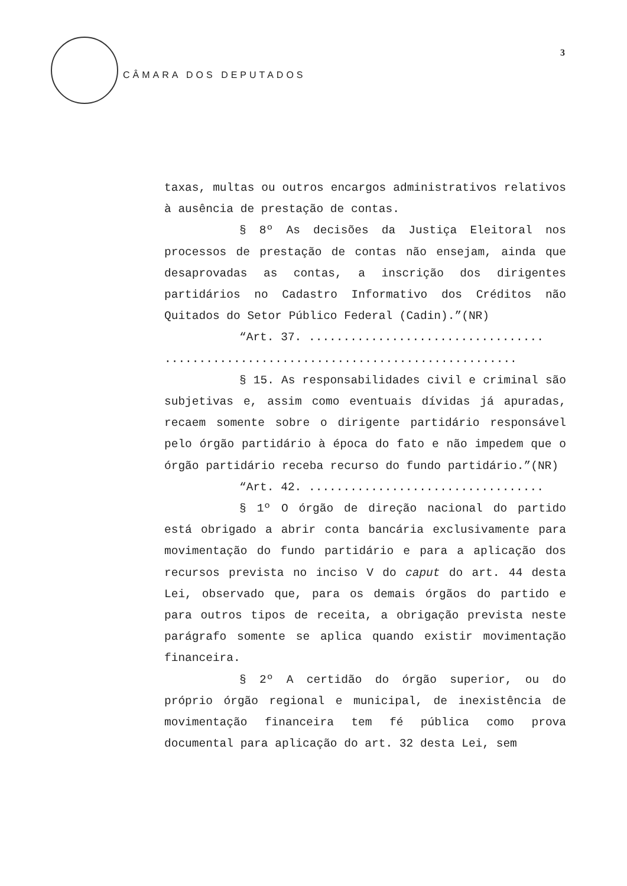CÂMARA DOS DEPUTADOS
3
taxas, multas ou outros encargos administrativos relativos à ausência de prestação de contas.
§ 8º As decisões da Justiça Eleitoral nos processos de prestação de contas não ensejam, ainda que desaprovadas as contas, a inscrição dos dirigentes partidários no Cadastro Informativo dos Créditos não Quitados do Setor Público Federal (Cadin).”(NR)
“Art. 37. ..................................
...................................................
§ 15. As responsabilidades civil e criminal são subjetivas e, assim como eventuais dívidas já apuradas, recaem somente sobre o dirigente partidário responsável pelo órgão partidário à época do fato e não impedem que o órgão partidário receba recurso do fundo partidário.”(NR)
“Art. 42. ..................................
§ 1º O órgão de direção nacional do partido está obrigado a abrir conta bancária exclusivamente para movimentação do fundo partidário e para a aplicação dos recursos prevista no inciso V do caput do art. 44 desta Lei, observado que, para os demais órgãos do partido e para outros tipos de receita, a obrigação prevista neste parágrafo somente se aplica quando existir movimentação financeira.
§ 2º A certidão do órgão superior, ou do próprio órgão regional e municipal, de inexistência de movimentação financeira tem fé pública como prova documental para aplicação do art. 32 desta Lei, sem